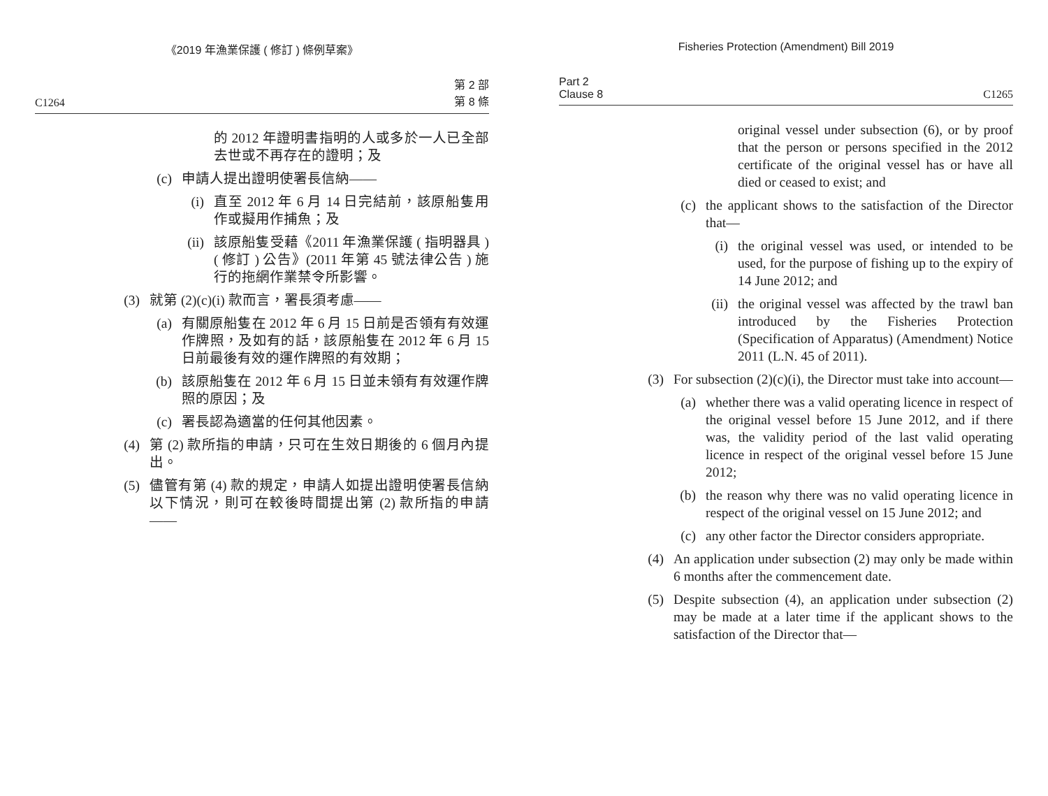《2019 年漁業保護 ( 修訂 ) 條例草案》
C1264 第 2 部
第 8 條
的 2012 年證明書指明的人或多於一人已全部去世或不再存在的證明；及
(c) 申請人提出證明使署長信納——
(i) 直至 2012 年 6 月 14 日完結前，該原船隻用作或擬用作捕魚；及
(ii) 該原船隻受藉《2011 年漁業保護 ( 指明器具 )( 修訂 ) 公告》(2011 年第 45 號法律公告 ) 施行的拖網作業禁令所影響。
(3) 就第 (2)(c)(i) 款而言，署長須考慮——
(a) 有關原船隻在 2012 年 6 月 15 日前是否領有有效運作牌照，及如有的話，該原船隻在 2012 年 6 月 15 日前最後有效的運作牌照的有效期；
(b) 該原船隻在 2012 年 6 月 15 日並未領有有效運作牌照的原因；及
(c) 署長認為適當的任何其他因素。
(4) 第 (2) 款所指的申請，只可在生效日期後的 6 個月內提出。
(5) 儘管有第 (4) 款的規定，申請人如提出證明使署長信納以下情況，則可在較後時間提出第 (2) 款所指的申請——
Fisheries Protection (Amendment) Bill 2019
Part 2
Clause 8 C1265
original vessel under subsection (6), or by proof that the person or persons specified in the 2012 certificate of the original vessel has or have all died or ceased to exist; and
(c) the applicant shows to the satisfaction of the Director that—
(i) the original vessel was used, or intended to be used, for the purpose of fishing up to the expiry of 14 June 2012; and
(ii) the original vessel was affected by the trawl ban introduced by the Fisheries Protection (Specification of Apparatus) (Amendment) Notice 2011 (L.N. 45 of 2011).
(3) For subsection (2)(c)(i), the Director must take into account—
(a) whether there was a valid operating licence in respect of the original vessel before 15 June 2012, and if there was, the validity period of the last valid operating licence in respect of the original vessel before 15 June 2012;
(b) the reason why there was no valid operating licence in respect of the original vessel on 15 June 2012; and
(c) any other factor the Director considers appropriate.
(4) An application under subsection (2) may only be made within 6 months after the commencement date.
(5) Despite subsection (4), an application under subsection (2) may be made at a later time if the applicant shows to the satisfaction of the Director that—